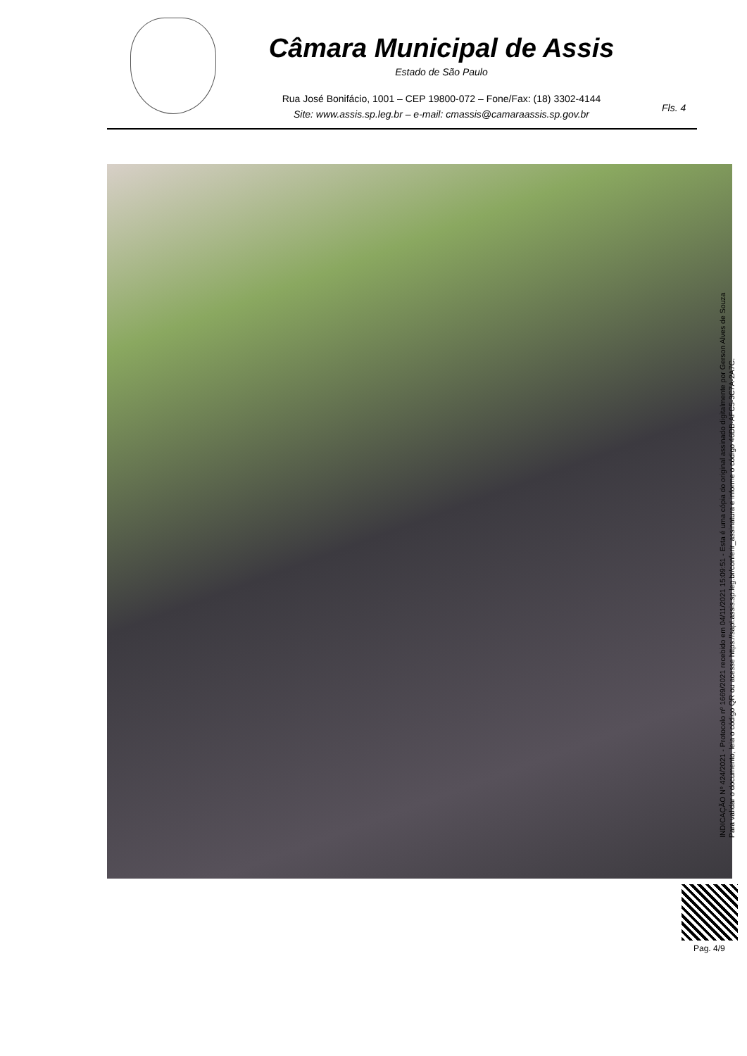Câmara Municipal de Assis
Estado de São Paulo
Rua José Bonifácio, 1001 – CEP 19800-072 – Fone/Fax: (18) 3302-4144
Site: www.assis.sp.leg.br – e-mail: cmassis@camaraassis.sp.gov.br
Fls. 4
INDICAÇÃO Nº 424/2021 - Protocolo nº 1669/2021 recebido em 04/11/2021 15:09:51 - Esta é uma cópia do original assinado digitalmente por Gerson Alves de Souza
Para validar o documento, leia o código QR ou acesse https://sapl.assis.sp.leg.br/conferir_assinatura e informe o código 46DB-AFC5-3C7A-2A7C.
Pag. 4/9